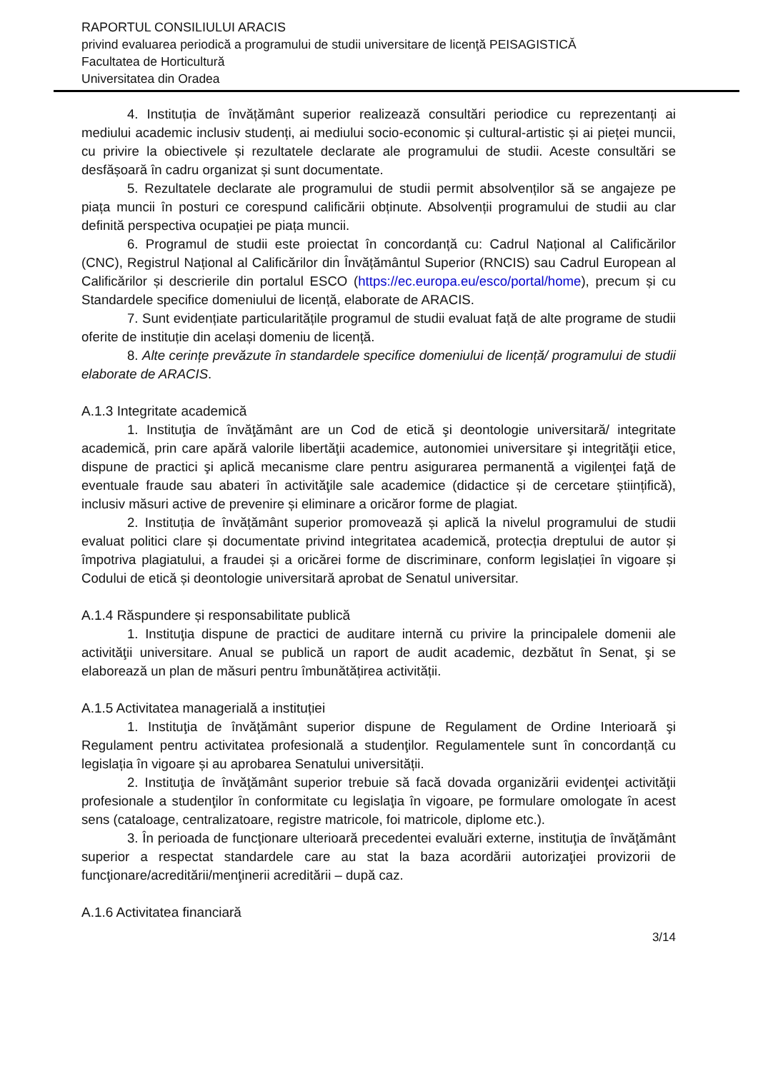RAPORTUL CONSILIULUI ARACIS
privind evaluarea periodică a programului de studii universitare de licenţă PEISAGISTICĂ
Facultatea de Horticultură
Universitatea din Oradea
4. Instituția de învățământ superior realizează consultări periodice cu reprezentanți ai mediului academic inclusiv studenți, ai mediului socio-economic și cultural-artistic și ai pieței muncii, cu privire la obiectivele și rezultatele declarate ale programului de studii. Aceste consultări se desfășoară în cadru organizat și sunt documentate.
5. Rezultatele declarate ale programului de studii permit absolvenților să se angajeze pe piața muncii în posturi ce corespund calificării obținute. Absolvenții programului de studii au clar definită perspectiva ocupației pe piața muncii.
6. Programul de studii este proiectat în concordanță cu: Cadrul Național al Calificărilor (CNC), Registrul Național al Calificărilor din Învățământul Superior (RNCIS) sau Cadrul European al Calificărilor și descrierile din portalul ESCO (https://ec.europa.eu/esco/portal/home), precum și cu Standardele specifice domeniului de licență, elaborate de ARACIS.
7. Sunt evidențiate particularitățile programul de studii evaluat față de alte programe de studii oferite de instituție din același domeniu de licență.
8. Alte cerințe prevăzute în standardele specifice domeniului de licență/ programului de studii elaborate de ARACIS.
A.1.3 Integritate academică
1. Instituţia de învăţământ are un Cod de etică şi deontologie universitară/ integritate academică, prin care apără valorile libertăţii academice, autonomiei universitare şi integrităţii etice, dispune de practici şi aplică mecanisme clare pentru asigurarea permanentă a vigilenţei faţă de eventuale fraude sau abateri în activităţile sale academice (didactice și de cercetare științifică), inclusiv măsuri active de prevenire și eliminare a oricăror forme de plagiat.
2. Instituția de învățământ superior promovează și aplică la nivelul programului de studii evaluat politici clare și documentate privind integritatea academică, protecția dreptului de autor și împotriva plagiatului, a fraudei și a oricărei forme de discriminare, conform legislației în vigoare și Codului de etică și deontologie universitară aprobat de Senatul universitar.
A.1.4 Răspundere și responsabilitate publică
1. Instituţia dispune de practici de auditare internă cu privire la principalele domenii ale activităţii universitare. Anual se publică un raport de audit academic, dezbătut în Senat, şi se elaborează un plan de măsuri pentru îmbunătățirea activității.
A.1.5 Activitatea managerială a instituției
1. Instituţia de învăţământ superior dispune de Regulament de Ordine Interioară şi Regulament pentru activitatea profesională a studenţilor. Regulamentele sunt în concordanță cu legislația în vigoare și au aprobarea Senatului universității.
2. Instituţia de învăţământ superior trebuie să facă dovada organizării evidenţei activităţii profesionale a studenţilor în conformitate cu legislaţia în vigoare, pe formulare omologate în acest sens (cataloage, centralizatoare, registre matricole, foi matricole, diplome etc.).
3. În perioada de funcţionare ulterioară precedentei evaluări externe, instituţia de învăţământ superior a respectat standardele care au stat la baza acordării autorizaţiei provizorii de funcţionare/acreditării/menţinerii acreditării – după caz.
A.1.6 Activitatea financiară
3/14